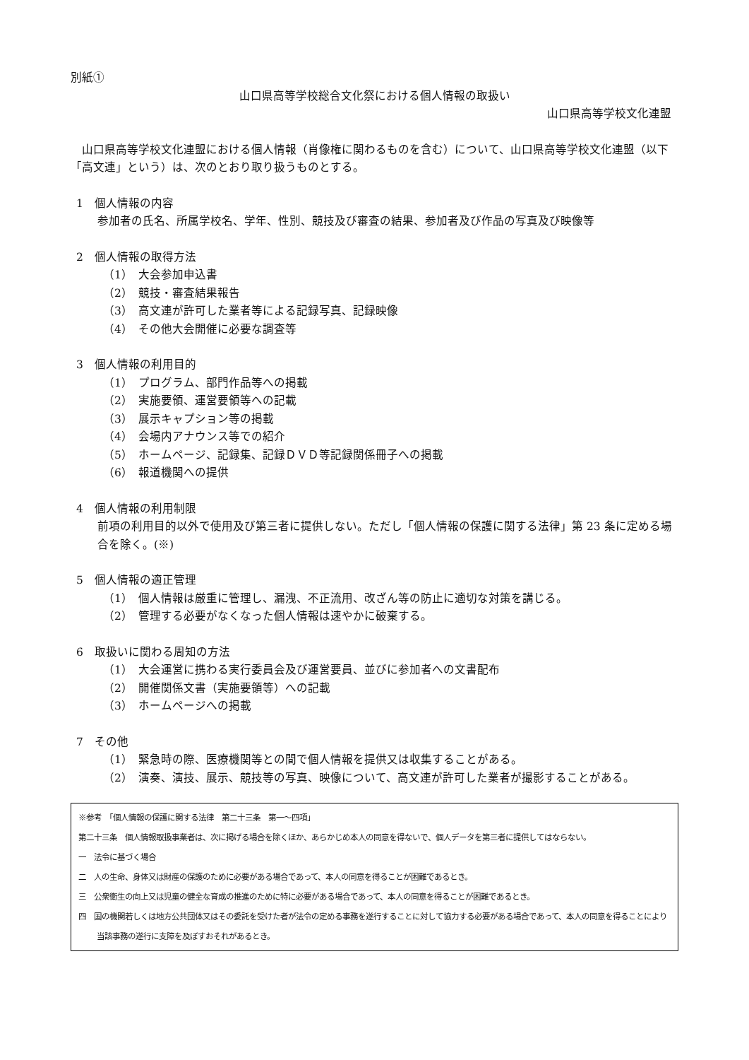別紙①
山口県高等学校総合文化祭における個人情報の取扱い
山口県高等学校文化連盟
　山口県高等学校文化連盟における個人情報（肖像権に関わるものを含む）について、山口県高等学校文化連盟（以下「高文連」という）は、次のとおり取り扱うものとする。
1　個人情報の内容
参加者の氏名、所属学校名、学年、性別、競技及び審査の結果、参加者及び作品の写真及び映像等
2　個人情報の取得方法
（1）　大会参加申込書
（2）　競技・審査結果報告
（3）　高文連が許可した業者等による記録写真、記録映像
（4）　その他大会開催に必要な調査等
3　個人情報の利用目的
（1）　プログラム、部門作品等への掲載
（2）　実施要領、運営要領等への記載
（3）　展示キャプション等の掲載
（4）　会場内アナウンス等での紹介
（5）　ホームページ、記録集、記録ＤＶＤ等記録関係冊子への掲載
（6）　報道機関への提供
4　個人情報の利用制限
前項の利用目的以外で使用及び第三者に提供しない。ただし「個人情報の保護に関する法律」第 23 条に定める場合を除く。(※)
5　個人情報の適正管理
（1）　個人情報は厳重に管理し、漏洩、不正流用、改ざん等の防止に適切な対策を講じる。
（2）　管理する必要がなくなった個人情報は速やかに破棄する。
6　取扱いに関わる周知の方法
（1）　大会運営に携わる実行委員会及び運営要員、並びに参加者への文書配布
（2）　開催関係文書（実施要領等）への記載
（3）　ホームページへの掲載
7　その他
（1）　緊急時の際、医療機関等との間で個人情報を提供又は収集することがある。
（2）　演奏、演技、展示、競技等の写真、映像について、高文連が許可した業者が撮影することがある。
※参考　「個人情報の保護に関する法律　第二十三条　第一～四項」
第二十三条　個人情報取扱事業者は、次に掲げる場合を除くほか、あらかじめ本人の同意を得ないで、個人データを第三者に提供してはならない。
一　法令に基づく場合
二　人の生命、身体又は財産の保護のために必要がある場合であって、本人の同意を得ることが困難であるとき。
三　公衆衛生の向上又は児童の健全な育成の推進のために特に必要がある場合であって、本人の同意を得ることが困難であるとき。
四　国の機関若しくは地方公共団体又はその委託を受けた者が法令の定める事務を遂行することに対して協力する必要がある場合であって、本人の同意を得ることにより当該事務の遂行に支障を及ぼすおそれがあるとき。